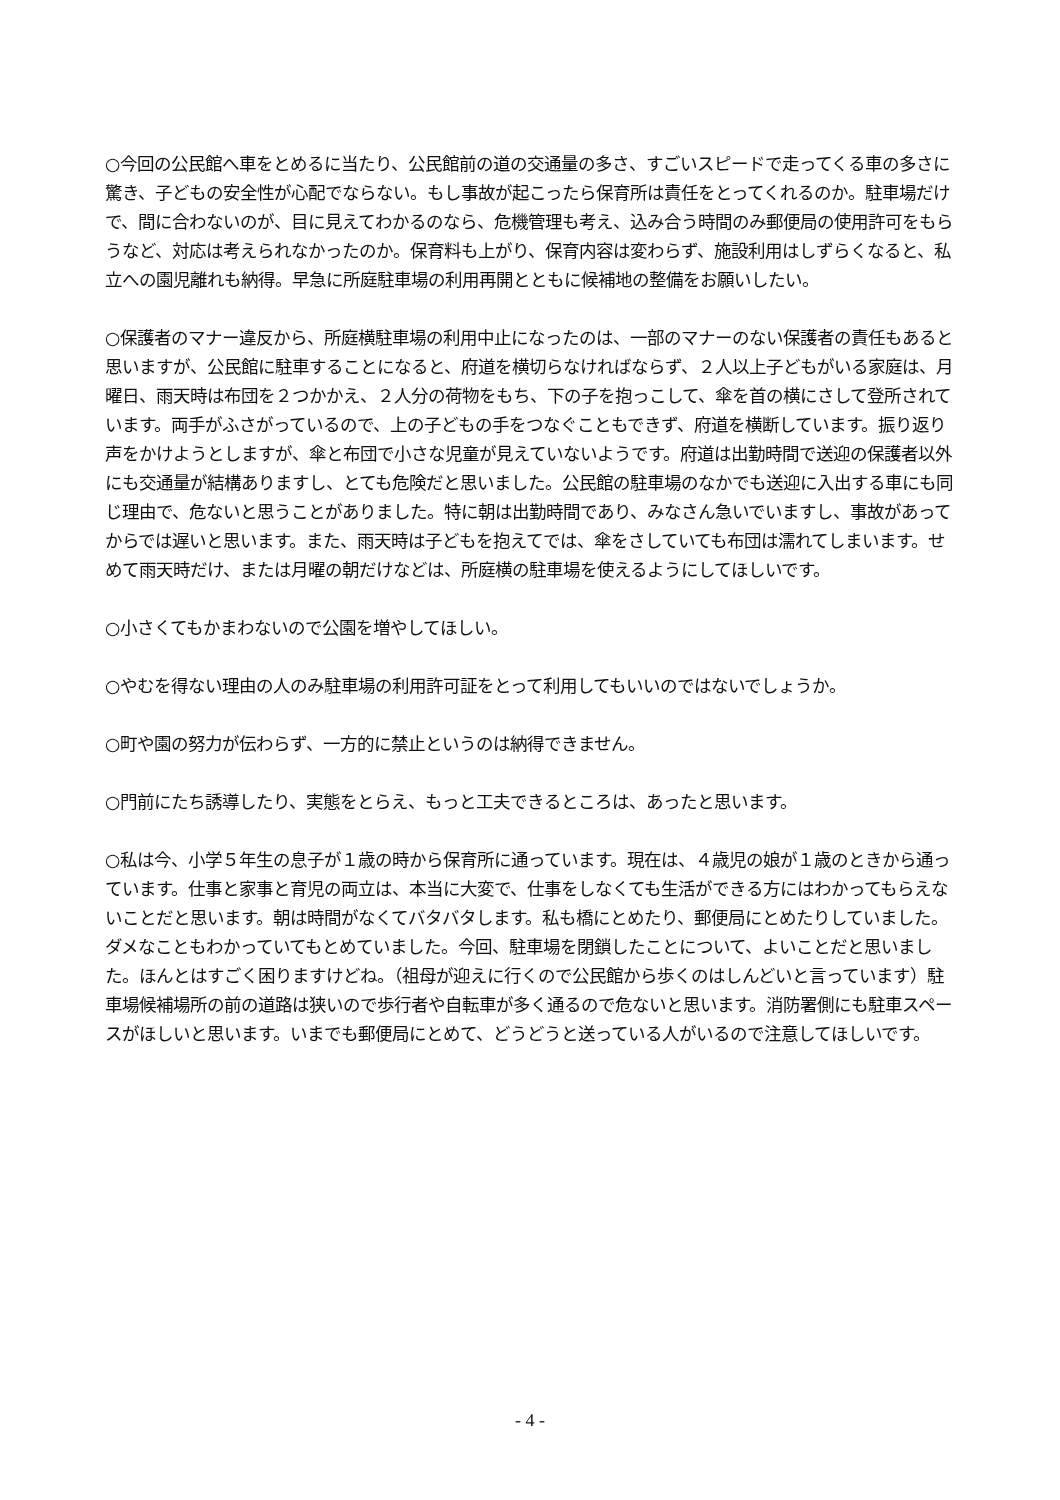○今回の公民館へ車をとめるに当たり、公民館前の道の交通量の多さ、すごいスピードで走ってくる車の多さに驚き、子どもの安全性が心配でならない。もし事故が起こったら保育所は責任をとってくれるのか。駐車場だけで、間に合わないのが、目に見えてわかるのなら、危機管理も考え、込み合う時間のみ郵便局の使用許可をもらうなど、対応は考えられなかったのか。保育料も上がり、保育内容は変わらず、施設利用はしずらくなると、私立への園児離れも納得。早急に所庭駐車場の利用再開とともに候補地の整備をお願いしたい。
○保護者のマナー違反から、所庭横駐車場の利用中止になったのは、一部のマナーのない保護者の責任もあると思いますが、公民館に駐車することになると、府道を横切らなければならず、２人以上子どもがいる家庭は、月曜日、雨天時は布団を２つかかえ、２人分の荷物をもち、下の子を抱っこして、傘を首の横にさして登所されています。両手がふさがっているので、上の子どもの手をつなぐこともできず、府道を横断しています。振り返り声をかけようとしますが、傘と布団で小さな児童が見えていないようです。府道は出勤時間で送迎の保護者以外にも交通量が結構ありますし、とても危険だと思いました。公民館の駐車場のなかでも送迎に入出する車にも同じ理由で、危ないと思うことがありました。特に朝は出勤時間であり、みなさん急いでいますし、事故があってからでは遅いと思います。また、雨天時は子どもを抱えてでは、傘をさしていても布団は濡れてしまいます。せめて雨天時だけ、または月曜の朝だけなどは、所庭横の駐車場を使えるようにしてほしいです。
○小さくてもかまわないので公園を増やしてほしい。
○やむを得ない理由の人のみ駐車場の利用許可証をとって利用してもいいのではないでしょうか。
○町や園の努力が伝わらず、一方的に禁止というのは納得できません。
○門前にたち誘導したり、実態をとらえ、もっと工夫できるところは、あったと思います。
○私は今、小学５年生の息子が１歳の時から保育所に通っています。現在は、４歳児の娘が１歳のときから通っています。仕事と家事と育児の両立は、本当に大変で、仕事をしなくても生活ができる方にはわかってもらえないことだと思います。朝は時間がなくてバタバタします。私も橋にとめたり、郵便局にとめたりしていました。ダメなこともわかっていてもとめていました。今回、駐車場を閉鎖したことについて、よいことだと思いました。ほんとはすごく困りますけどね。（祖母が迎えに行くので公民館から歩くのはしんどいと言っています）駐車場候補場所の前の道路は狭いので歩行者や自転車が多く通るので危ないと思います。消防署側にも駐車スペースがほしいと思います。いまでも郵便局にとめて、どうどうと送っている人がいるので注意してほしいです。
- 4 -